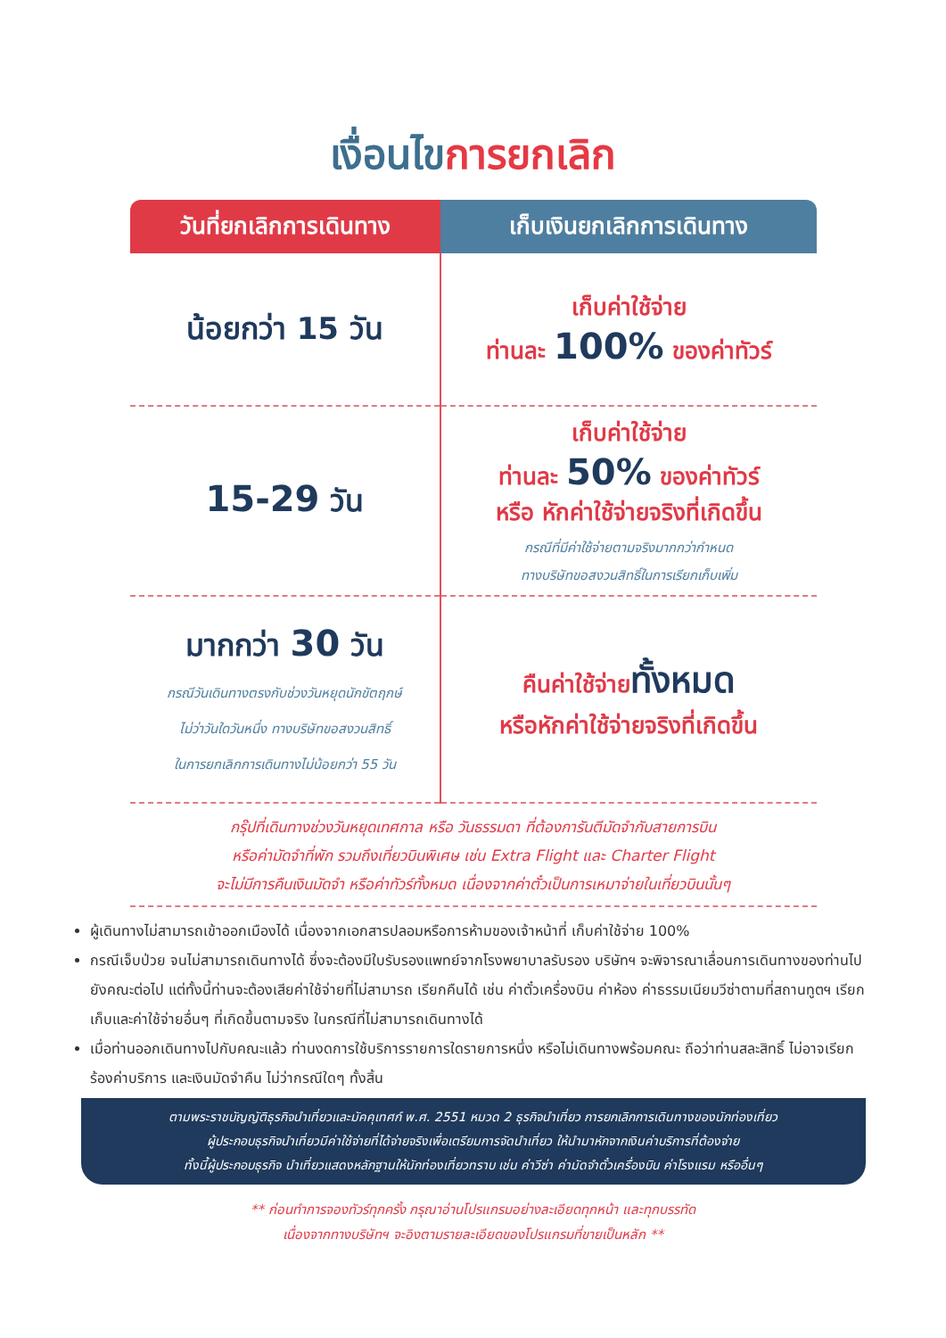เงื่อนไขการยกเลิก
| วันที่ยกเลิกการเดินทาง | เก็บเงินยกเลิกการเดินทาง |
| --- | --- |
| น้อยกว่า 15 วัน | เก็บค่าใช้จ่าย ท่านละ 100% ของค่าทัวร์ |
| 15-29 วัน | เก็บค่าใช้จ่าย ท่านละ 50% ของค่าทัวร์ หรือ หักค่าใช้จ่ายจริงที่เกิดขึ้น กรณีที่มีค่าใช้จ่ายตามจริงมากกว่ากำหนด ทางบริษัทขอสงวนสิทธิ์ในการเรียกเก็บเพิ่ม |
| มากกว่า 30 วัน กรณีวันเดินทางตรงกับช่วงวันหยุดนักขัตฤกษ์ ไม่ว่าวันใดวันหนึ่ง ทางบริษัทขอสงวนสิทธิ์ ในการยกเลิกการเดินทางไม่น้อยกว่า 55 วัน | คืนค่าใช้จ่าย ทั้งหมด หรือหักค่าใช้จ่ายจริงที่เกิดขึ้น |
กรุ๊ปที่เดินทางช่วงวันหยุดเทศกาล หรือ วันธรรมดา ที่ต้องการันตีมัดจำกับสายการบิน
หรือค่ามัดจำที่พัก รวมถึงเที่ยวบินพิเศษ เช่น Extra Flight และ Charter Flight
จะไม่มีการคืนเงินมัดจำ หรือค่าทัวร์ทั้งหมด เนื่องจากค่าตั๋วเป็นการเหมาจ่ายในเที่ยวบินนั้นๆ
ผู้เดินทางไม่สามารถเข้าออกเมืองได้ เนื่องจากเอกสารปลอมหรือการห้ามของเจ้าหน้าที่ เก็บค่าใช้จ่าย 100%
กรณีเจ็บป่วย จนไม่สามารถเดินทางได้ ซึ่งจะต้องมีใบรับรองแพทย์จากโรงพยาบาลรับรอง บริษัทฯ จะพิจารณาเลื่อนการเดินทางของท่านไปยังคณะต่อไป แต่ทั้งนี้ท่านจะต้องเสียค่าใช้จ่ายที่ไม่สามารถ เรียกคืนได้ เช่น ค่าตั๋วเครื่องบิน ค่าห้อง ค่าธรรมเนียมวีซ่าตามที่สถานทูตฯ เรียกเก็บและค่าใช้จ่ายอื่นๆ ที่เกิดขึ้นตามจริง ในกรณีที่ไม่สามารถเดินทางได้
เมื่อท่านออกเดินทางไปกับคณะแล้ว ท่านงดการใช้บริการรายการใดรายการหนึ่ง หรือไม่เดินทางพร้อมคณะ ถือว่าท่านสละสิทธิ์ ไม่อาจเรียกร้องค่าบริการ และเงินมัดจำคืน ไม่ว่ากรณีใดๆ ทั้งสิ้น
ตามพระราชบัญญัติธุรกิจนำเที่ยวและมัคคุเทศก์ พ.ศ. 2551 หมวด 2 ธุรกิจนำเที่ยว การยกเลิกการเดินทางของนักท่องเที่ยว
ผู้ประกอบธุรกิจนำเที่ยวมีค่าใช้จ่ายที่ได้จ่ายจริงเพื่อเตรียมการจัดนำเที่ยว ให้นำมาหักจากเงินค่าบริการที่ต้องจ่าย
ทั้งนี้ผู้ประกอบธุรกิจ นำเที่ยวแสดงหลักฐานให้นักท่องเที่ยวทราบ เช่น ค่าวีซ่า ค่ามัดจำตั๋วเครื่องบิน ค่าโรงแรม หรืออื่นๆ
** ก่อนทำการจองทัวร์ทุกครั้ง กรุณาอ่านโปรแกรมอย่างละเอียดทุกหน้า และทุกบรรทัด
เนื่องจากทางบริษัทฯ จะอิงตามรายละเอียดของโปรแกรมที่ขายเป็นหลัก **